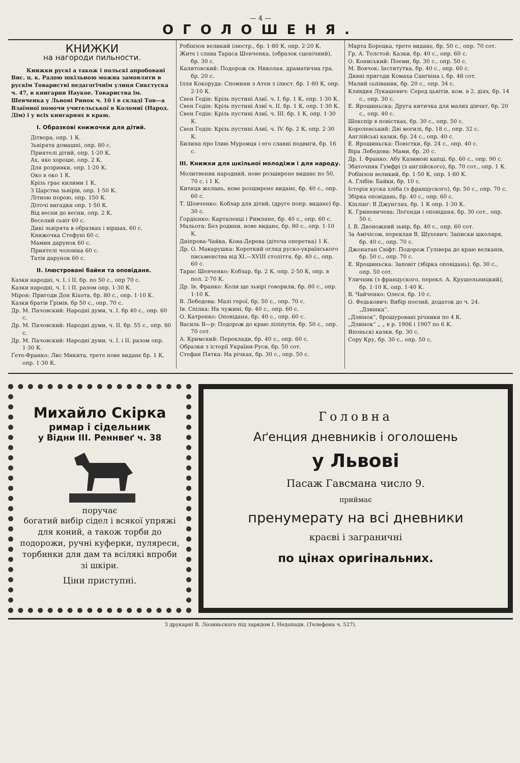— 4 —
ОГОЛОШЕНЯ.
КНИЖКИ
на нагороди пильности.
Книжки рускі а також і польскі апробовані Вис. ц. к. Радою шкільною можна замовляти в рускім Товаристві педагоґічнім улиця Сикстуска ч. 47, в книгарни Наукое. Товариства ім. Шевченка у Львові Ринок ч. 10 і в складі Тов—а Взаїмної помочи учительської в Коломиї (Народ. Дім) і у всіх книгарнях в краю.
I. Образкові книжочки для дітий.
Дітвора, опр. 1 К.
Зьвірята домашні, опр. 80 с.
Приятелі дітий, опр. 1·20 К.
Ах, яке хороше, опр. 2 К.
Для розривки, опр. 1·20 К.
Око в око 1 К.
Крізь грає килими 1 К.
З Царства зьвірів, опр. 1·50 К.
Літною порою, опр. 150 К.
Діточі вигадки опр. 1·50 К.
Від весни до весни, опр. 2 К.
Веселий сьвіт 60 с.
Дикі зьвірята в образках і віршах, 60 с.
Книжочка Стефуні 60 с.
Мамин дарунок 60 с.
Приятелі чоловіка 60 с.
Татів дарунок 60 с.
II. Ілюстровані байки та оповіданя.
Казки народні, ч. I. і II. бр. по 50 с., опр 70 с.
Казки народні, ч. I. і II. разом опр. 1·30 К.
Мірон: Пригоди Дон Кіхота, бр. 80 с., опр. 1·10 К.
Казки братів Ґрімів, бр 50 с., опр. 70 с.
Др. М. Пачовский: Народні думи, ч. I. бр 40 с., опр. 60 с.
Др. М. Пачовский: Народні думи, ч. II. бр. 55 с., опр. 80 с.
Др. М. Пачовский: Народні думи, ч. I. і II. разом опр. 1·30 К.
Ґете-Франко: Лис Микита, трете нове виданє бр. 1 К, опр. 1·30 К.
Робінзон великий ілюстр., бр. 1·80 К, опр. 2·20 К.
Житє і слава Тараса Шевченка, (образок сценічний), бр. 30 с.
Калитовский: Подорож св. Николая, драматична гра, бр. 20 с.
Ілля Кокоруда: Спомини з Атен з ілюст. бр. 1·80 К, опр. 2·10 К.
Свен Гедін: Крізь пустині Азиї. ч. I. бр. 1 К, опр. 1·30 К.
Свен Гедін: Крізь пустині Азиї ч. II. бр. 1 К, опр. 1·30 К.
Свен Гедін: Крізь пустині Азиї, ч. III. бр. 1 К, опр. 1·30 К.
Свен Гедін: Крізь пустині Азиї, ч. IV. бр. 2 К, опр. 2·30 К.
Билина про Ілию Муромця і его славні подвиги, бр. 16 с.
III. Книжки для шкільної молодіжи і для народу.
Молитвеник народний, нове розширене виданє по 50, 70 с. і 1 К.
Китиця желань, нове розширене виданє, бр. 40 с., опр. 60 с.
Т. Шевченко: Кобзар для дітий, (друге попр. виданє) бр. 30 с.
Гордієнко: Карталенці і Римляне, бр. 40 с., опр. 60 с.
Мальота: Без родини, нове виданє, бр. 80 с., опр. 1·10 К.
Дніпрова-Чайка, Кова-Дерева (діточа оперетка) 1 К.
Др. О. Макарушка: Короткий огляд руско-українського письменства від XI.—XVIII століття, бр. 40 с., опр. 60 с.
Тарас Шевченко: Кобзар, бр. 2 К, опр. 2·50 К, опр. в пол. 2·70 К.
Др. Ів. Франко: Коли ще зьвірі говорили, бр. 80 с., опр. 1·10 К.
В. Лебедова: Малі герої, бр. 50 с., опр. 70 с.
Ів. Спілка: На чужині, бр. 40 с., опр. 60 с.
О. Катренко: Оповіданя, бр. 40 с., опр. 60 с.
Василь В—р: Подорож до краю ліліпутів, бр. 50 с., опр. 70 сот.
А. Кримский: Переклади, бр. 40 с., опр. 60 с.
Образки з історії України-Руси, бр. 50 сот.
Стефан Пятка: На річках, бр. 30 с., опр. 50 с.
Марта Борецка, трете виданє, бр. 50 с., опр. 70 сот.
Гр. А. Толстой: Казки, бр. 40 с., опр. 60 с.
О. Кониський: Поеми, бр. 30 с., опр. 50 с.
М. Вовчок: Інститутка, бр. 40 с., опр. 60 с.
Дивні пригоди Комаха Санґвіна і, бр. 48 сот.
Малий сьпіваник, бр. 20 с., опр. 34 с.
Клявдия Лукашевич: Серед цьвітів, ком. в 2. діях, бр. 14 с., опр. 30 с.
Е. Ярошиньска: Друга китичка для малих дівчат, бр. 20 с., опр. 40 с.
Шекспір в повістках, бр. 30 с., опр. 50 с.
Королевський: Дві могилі, бр. 18 с., опр. 32 с.
Англійські казки, бр. 24 с., опр. 40 с.
Е. Ярошиньска: Повістки, бр. 24 с., опр. 40 с.
Віра Лебедова: Мами, бр. 20 с.
Др. І. Франко: Абу Казимові капці, бр. 60 с., опр. 90 с.
Збаточник Гумфрі (з анґлійского), бр. 70 сот., опр. 1 К.
Робінзон великий, бр. 1·50 К, опр. 1·80 К.
А. Глібів: Байки, бр. 10 с.
Історія куска хліба (з француского), бр. 50 с., опр. 70 с.
Збірка оповідань, бр. 40 с., опр. 60 с.
Кіплінґ: В Джунґлях, бр. 1 К опр. 1·30 К.
К. Гриневичева: Леґенди і оповіданя, бр. 30 сот., опр. 50 с.
І. В. Двоножний зьвір, бр. 40 с., опр. 60 сот.
За Амічісом, переклав В. Шухевич: Записки школяря, бр. 40 с., опр. 70 с.
Джонатан Свіфт: Подорож Ґулівера до краю велканів, бр. 50 с., опр. 70 с.
Е. Ярошиньска: Заповіт (збірка оповідань), бр. 30 с., опр. 50 сот.
Уличник (з француского, перекл. А. Крушельницкий), бр. 1·10 К, опр. 1·40 К.
В. Чайченко: Олеся, бр. 10 с.
О. Федькович: Вибір поезий, додаток до ч. 24. „Дзвінка“.
„Дзвінок“, брошуровані річники по 4 К.
„Дзвінок“ „ „ в р. 1906 і 1907 по 6 К.
Японьскі казки, бр. 30 с.
Сору Кру, бр. 30 с., опр. 50 с.
Михайло Скірка
римар і сідельник
у Відни III. Реннвеґ ч. 38
поручає
богатий вибір сідел і всякої упряжі для коний, а також торби до подорожи, ручні куферки, пуляреси, торбинки для дам та всілякі впроби зі шкіри.
Ціни приступні.
Головна
Аґенция дневників і оголошень
у Львові
Пасаж Гавсмана число 9.
приймає
пренумерату на всі дневники
краєві і заграничні
по цінах оригінальних.
З друкарні В. Лозиньского під зарядом І. Недопади. (Телефона ч. 527).